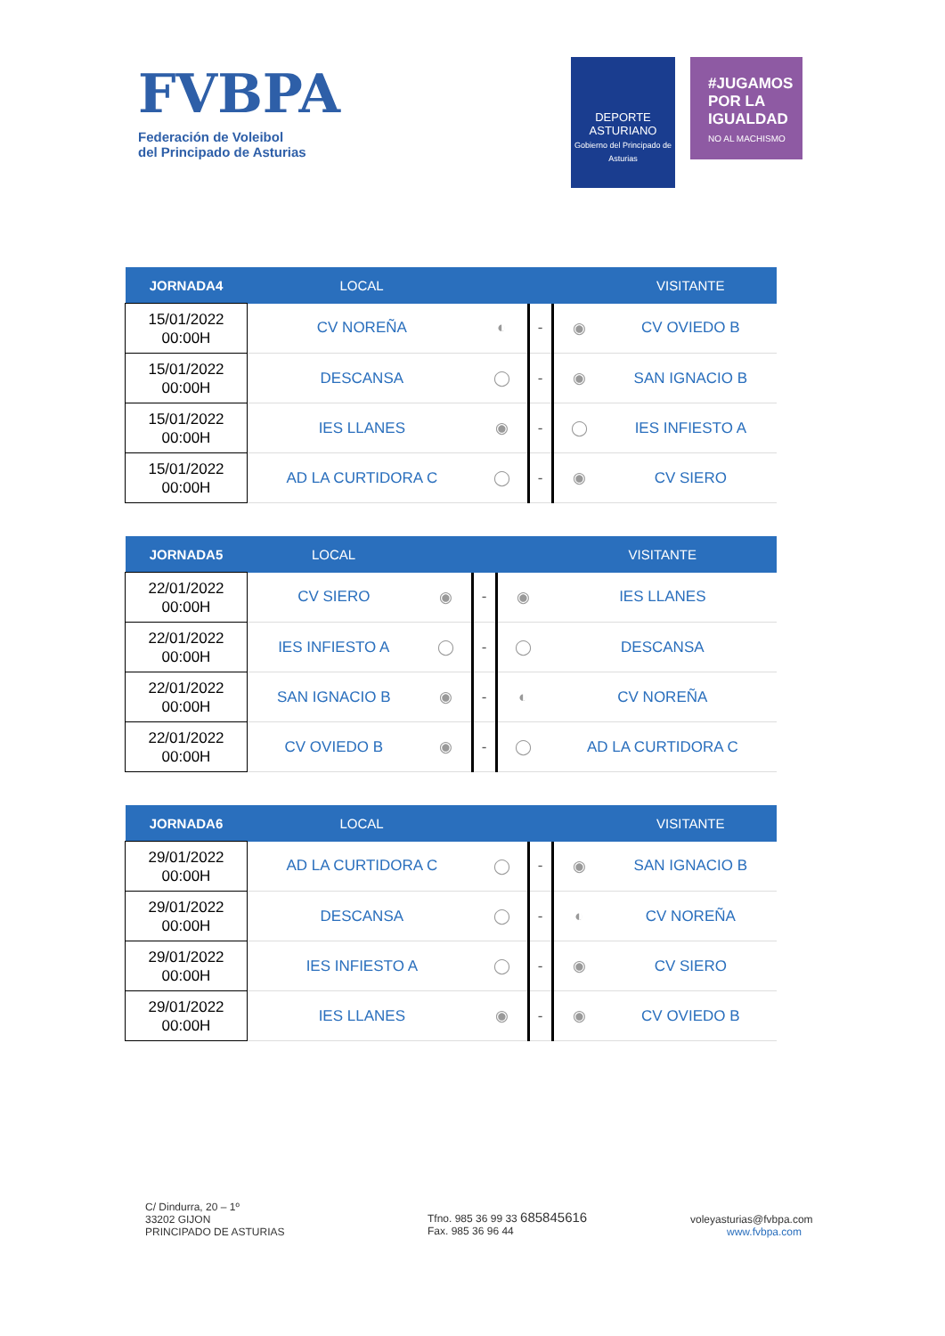FVBPA
Federación de Voleibol
del Principado de Asturias
DEPORTE
ASTURIANO
Gobierno del Principado de Asturias
#JUGAMOS POR LA IGUALDAD
NO AL MACHISMO
| JORNADA4 | LOCAL | | | | VISITANTE |
| --- | --- | --- | --- | --- | --- |
| 15/01/2022 00:00H | CV NOREÑA | ◐ | - | ◉ | CV OVIEDO B |
| 15/01/2022 00:00H | DESCANSA | ◯ | - | ◉ | SAN IGNACIO B |
| 15/01/2022 00:00H | IES LLANES | ◉ | - | ◯ | IES INFIESTO A |
| 15/01/2022 00:00H | AD LA CURTIDORA C | ◯ | - | ◉ | CV SIERO |
| JORNADA5 | LOCAL | | | | VISITANTE |
| --- | --- | --- | --- | --- | --- |
| 22/01/2022 00:00H | CV SIERO | ◉ | - | ◉ | IES LLANES |
| 22/01/2022 00:00H | IES INFIESTO A | ◯ | - | ◯ | DESCANSA |
| 22/01/2022 00:00H | SAN IGNACIO B | ◉ | - | ◐ | CV NOREÑA |
| 22/01/2022 00:00H | CV OVIEDO B | ◉ | - | ◯ | AD LA CURTIDORA C |
| JORNADA6 | LOCAL | | | | VISITANTE |
| --- | --- | --- | --- | --- | --- |
| 29/01/2022 00:00H | AD LA CURTIDORA C | ◯ | - | ◉ | SAN IGNACIO B |
| 29/01/2022 00:00H | DESCANSA | ◯ | - | ◐ | CV NOREÑA |
| 29/01/2022 00:00H | IES INFIESTO A | ◯ | - | ◉ | CV SIERO |
| 29/01/2022 00:00H | IES LLANES | ◉ | - | ◉ | CV OVIEDO B |
C/ Dindurra, 20 – 1º
33202 GIJON
PRINCIPADO DE ASTURIAS
Tfno. 985 36 99 33 685845616
Fax. 985 36 96 44
voleyasturias@fvbpa.com
www.fvbpa.com